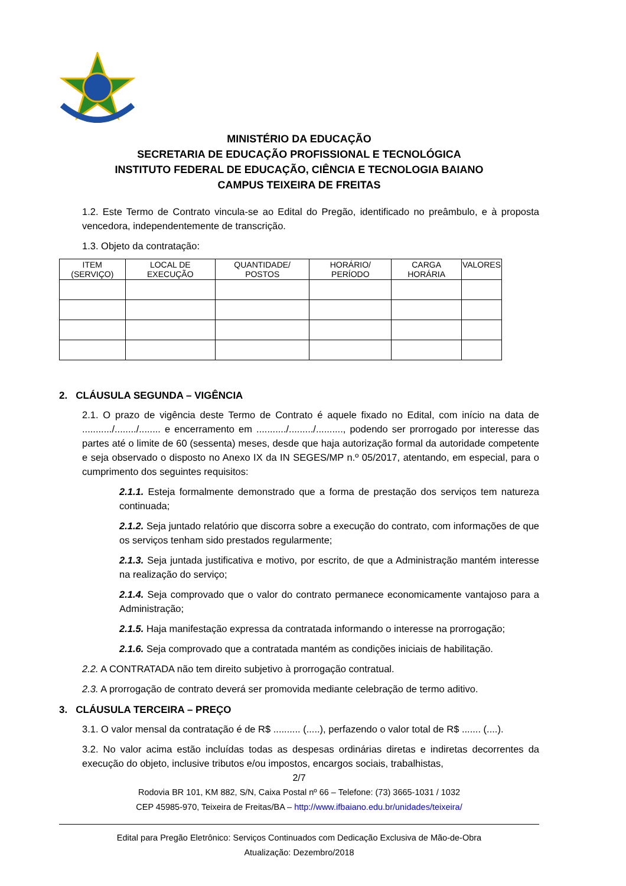MINISTÉRIO DA EDUCAÇÃO
SECRETARIA DE EDUCAÇÃO PROFISSIONAL E TECNOLÓGICA
INSTITUTO FEDERAL DE EDUCAÇÃO, CIÊNCIA E TECNOLOGIA BAIANO
CAMPUS TEIXEIRA DE FREITAS
1.2. Este Termo de Contrato vincula-se ao Edital do Pregão, identificado no preâmbulo, e à proposta vencedora, independentemente de transcrição.
1.3. Objeto da contratação:
| ITEM (SERVIÇO) | LOCAL DE EXECUÇÃO | QUANTIDADE/ POSTOS | HORÁRIO/ PERÍODO | CARGA HORÁRIA | VALORES |
| --- | --- | --- | --- | --- | --- |
2. CLÁUSULA SEGUNDA – VIGÊNCIA
2.1. O prazo de vigência deste Termo de Contrato é aquele fixado no Edital, com início na data de .........../......../........ e encerramento em .........../........./.........., podendo ser prorrogado por interesse das partes até o limite de 60 (sessenta) meses, desde que haja autorização formal da autoridade competente e seja observado o disposto no Anexo IX da IN SEGES/MP n.º 05/2017, atentando, em especial, para o cumprimento dos seguintes requisitos:
2.1.1. Esteja formalmente demonstrado que a forma de prestação dos serviços tem natureza continuada;
2.1.2. Seja juntado relatório que discorra sobre a execução do contrato, com informações de que os serviços tenham sido prestados regularmente;
2.1.3. Seja juntada justificativa e motivo, por escrito, de que a Administração mantém interesse na realização do serviço;
2.1.4. Seja comprovado que o valor do contrato permanece economicamente vantajoso para a Administração;
2.1.5. Haja manifestação expressa da contratada informando o interesse na prorrogação;
2.1.6. Seja comprovado que a contratada mantém as condições iniciais de habilitação.
2.2. A CONTRATADA não tem direito subjetivo à prorrogação contratual.
2.3. A prorrogação de contrato deverá ser promovida mediante celebração de termo aditivo.
3. CLÁUSULA TERCEIRA – PREÇO
3.1. O valor mensal da contratação é de R$ .......... (.....), perfazendo o valor total de R$ ....... (....).
3.2. No valor acima estão incluídas todas as despesas ordinárias diretas e indiretas decorrentes da execução do objeto, inclusive tributos e/ou impostos, encargos sociais, trabalhistas,
2/7
Rodovia BR 101, KM 882, S/N, Caixa Postal nº 66 – Telefone: (73) 3665-1031 / 1032
CEP 45985-970, Teixeira de Freitas/BA – http://www.ifbaiano.edu.br/unidades/teixeira/
Edital para Pregão Eletrônico: Serviços Continuados com Dedicação Exclusiva de Mão-de-Obra
Atualização: Dezembro/2018